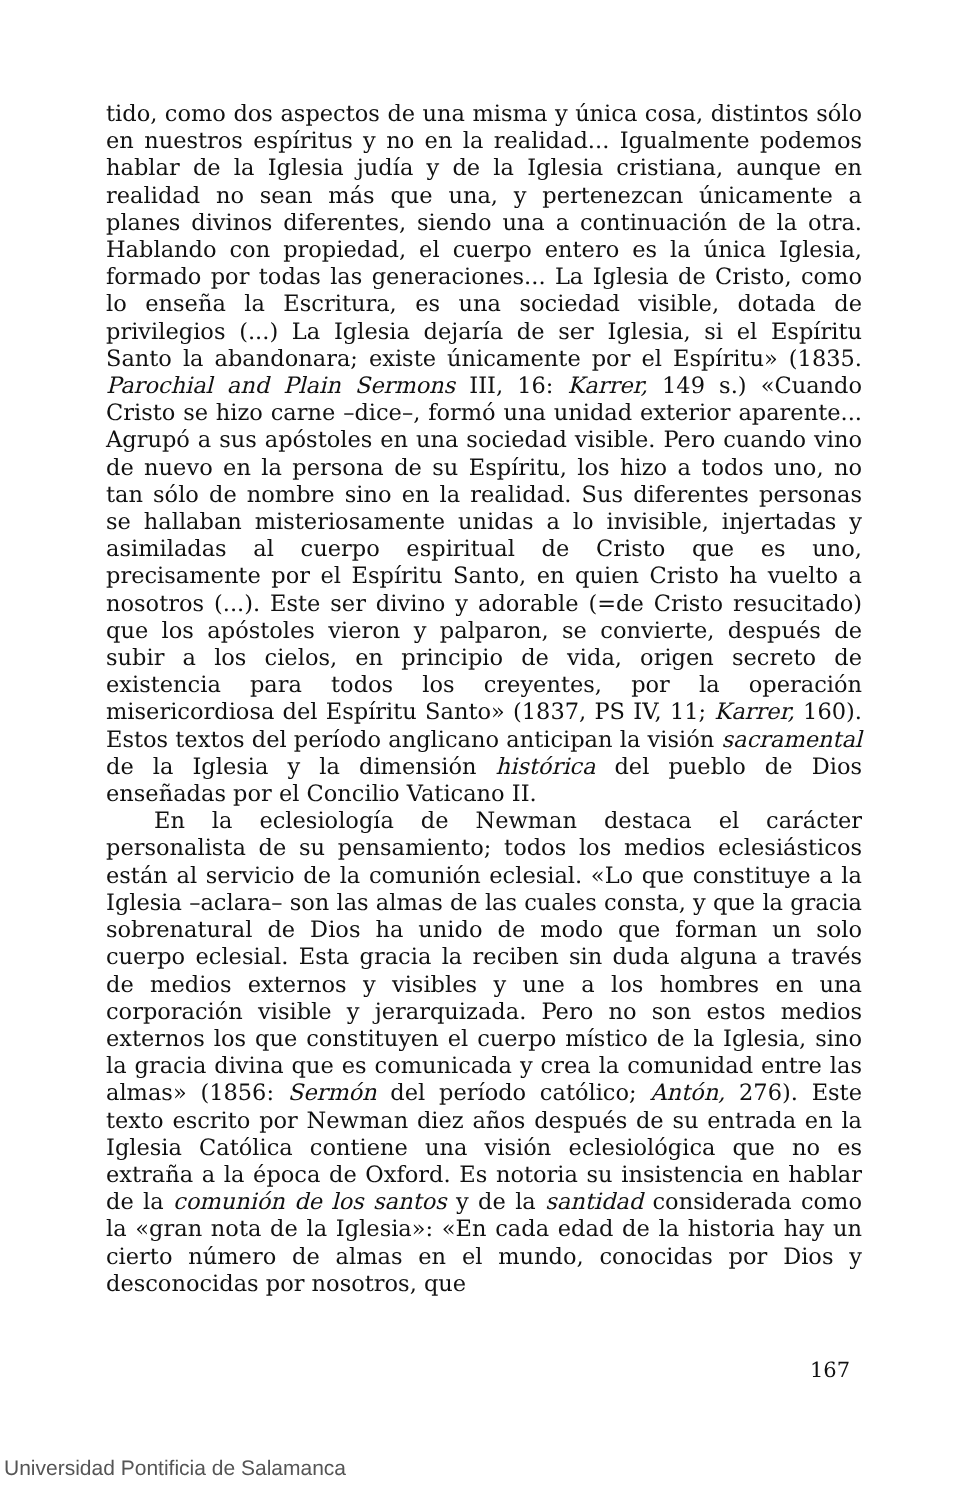tido, como dos aspectos de una misma y única cosa, distintos sólo en nuestros espíritus y no en la realidad... Igualmente podemos hablar de la Iglesia judía y de la Iglesia cristiana, aunque en realidad no sean más que una, y pertenezcan únicamente a planes divinos diferentes, siendo una a continuación de la otra. Hablando con propiedad, el cuerpo entero es la única Iglesia, formado por todas las generaciones... La Iglesia de Cristo, como lo enseña la Escritura, es una sociedad visible, dotada de privilegios (...) La Iglesia dejaría de ser Iglesia, si el Espíritu Santo la abandonara; existe únicamente por el Espíritu» (1835. Parochial and Plain Sermons III, 16: Karrer, 149 s.) «Cuando Cristo se hizo carne –dice–, formó una unidad exterior aparente... Agrupó a sus apóstoles en una sociedad visible. Pero cuando vino de nuevo en la persona de su Espíritu, los hizo a todos uno, no tan sólo de nombre sino en la realidad. Sus diferentes personas se hallaban misteriosamente unidas a lo invisible, injertadas y asimiladas al cuerpo espiritual de Cristo que es uno, precisamente por el Espíritu Santo, en quien Cristo ha vuelto a nosotros (...). Este ser divino y adorable (=de Cristo resucitado) que los apóstoles vieron y palparon, se convierte, después de subir a los cielos, en principio de vida, origen secreto de existencia para todos los creyentes, por la operación misericordiosa del Espíritu Santo» (1837, PS IV, 11; Karrer, 160). Estos textos del período anglicano anticipan la visión sacramental de la Iglesia y la dimensión histórica del pueblo de Dios enseñadas por el Concilio Vaticano II.
En la eclesiología de Newman destaca el carácter personalista de su pensamiento; todos los medios eclesiásticos están al servicio de la comunión eclesial. «Lo que constituye a la Iglesia –aclara– son las almas de las cuales consta, y que la gracia sobrenatural de Dios ha unido de modo que forman un solo cuerpo eclesial. Esta gracia la reciben sin duda alguna a través de medios externos y visibles y une a los hombres en una corporación visible y jerarquizada. Pero no son estos medios externos los que constituyen el cuerpo místico de la Iglesia, sino la gracia divina que es comunicada y crea la comunidad entre las almas» (1856: Sermón del período católico; Antón, 276). Este texto escrito por Newman diez años después de su entrada en la Iglesia Católica contiene una visión eclesiológica que no es extraña a la época de Oxford. Es notoria su insistencia en hablar de la comunión de los santos y de la santidad considerada como la «gran nota de la Iglesia»: «En cada edad de la historia hay un cierto número de almas en el mundo, conocidas por Dios y desconocidas por nosotros, que
167
Universidad Pontificia de Salamanca